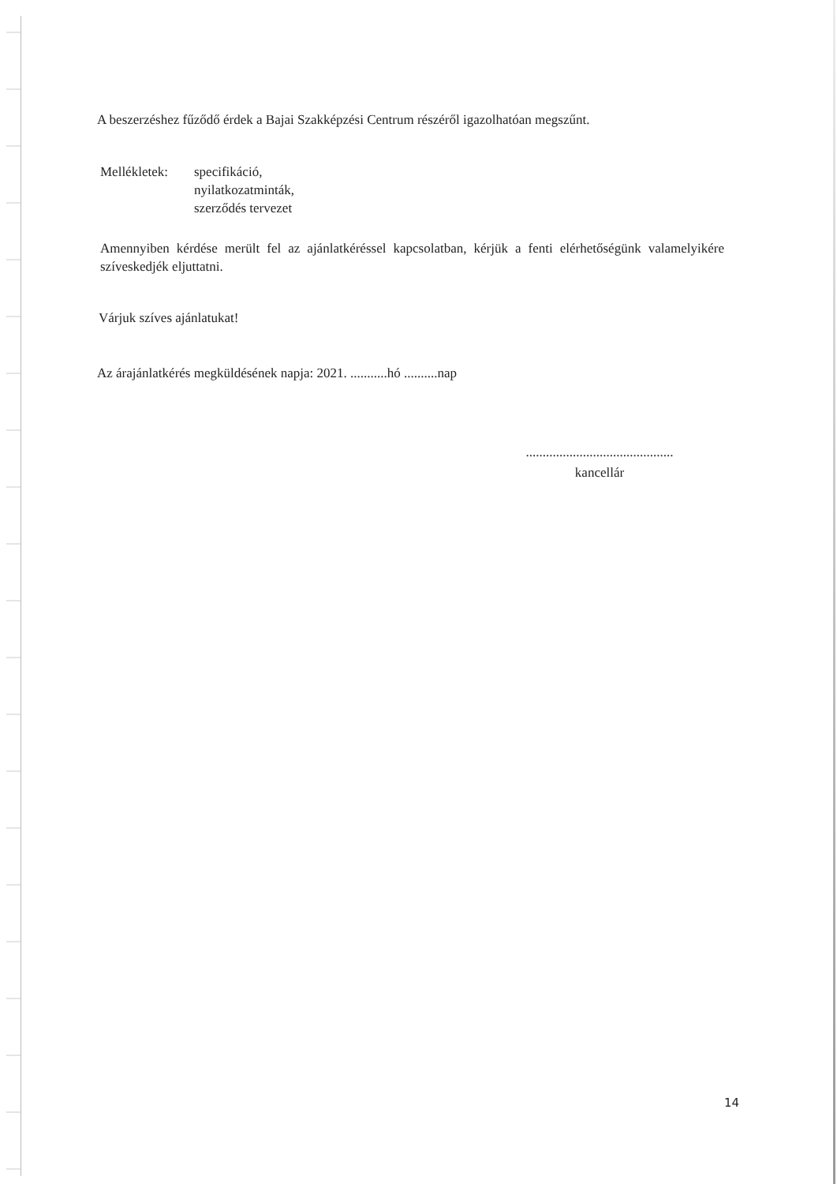A beszerzéshez fűződő érdek a Bajai Szakképzési Centrum részéről igazolhatóan megszűnt.
Mellékletek:
specifikáció,
nyilatkozatminták,
szerződés tervezet
Amennyiben kérdése merült fel az ajánlatkéréssel kapcsolatban, kérjük a fenti elérhetőségünk valamelyikére szíveskedjék eljuttatni.
Várjuk szíves ajánlatukat!
Az árajánlatkérés megküldésének napja: 2021. ...........hó ..........nap
............................................
kancellár
14